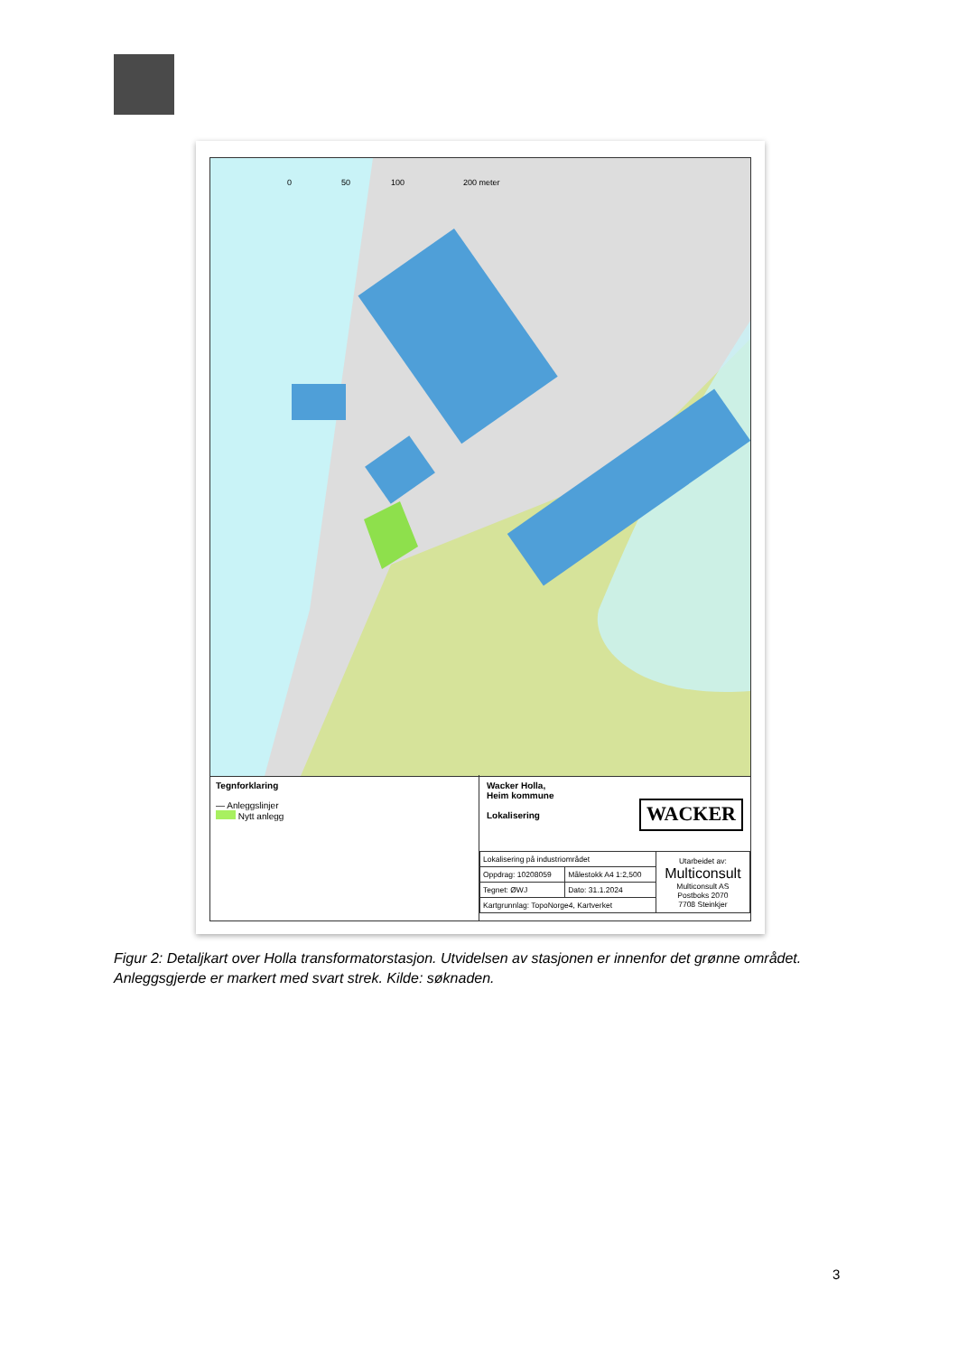0
50
100
200 meter
Tegnforklaring
— Anleggslinjer
Nytt anlegg
Wacker Holla,
Heim kommune
Lokalisering
WACKER
| Lokalisering på industriområdet | | Utarbeidet av: Multiconsult Multiconsult AS Postboks 2070 7708 Steinkjer |
| Oppdrag: 10208059 | Målestokk A4 1:2,500 | |
| Tegnet: ØWJ | Dato: 31.1.2024 | |
| Kartgrunnlag: TopoNorge4, Kartverket | | |
Figur 2: Detaljkart over Holla transformatorstasjon. Utvidelsen av stasjonen er innenfor det grønne området. Anleggsgjerde er markert med svart strek. Kilde: søknaden.
3